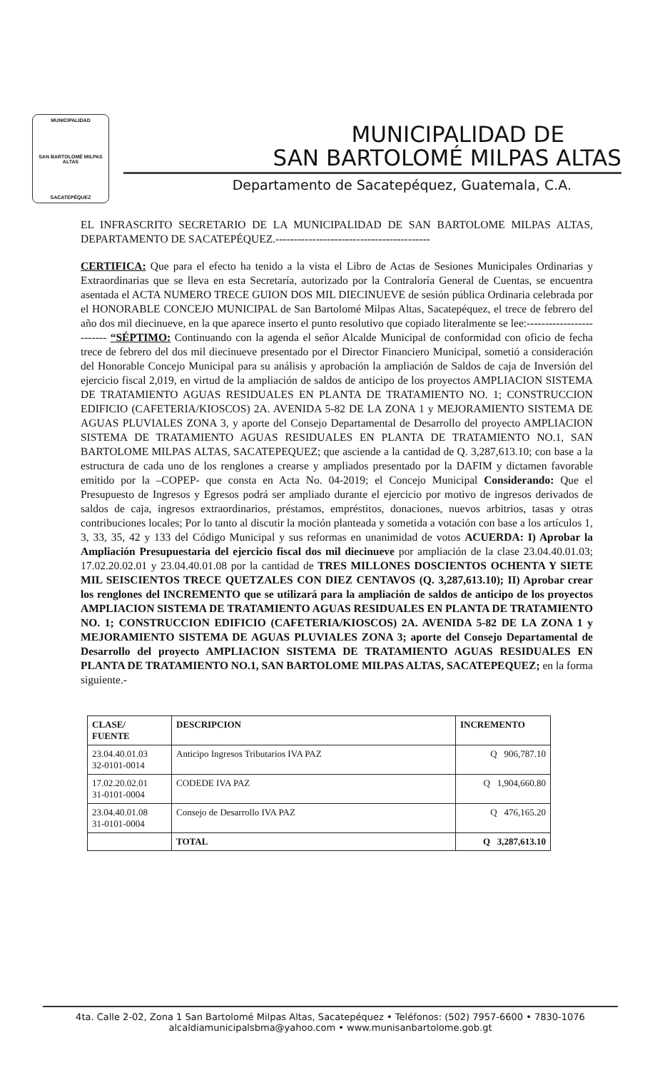MUNICIPALIDAD
SAN BARTOLOMÉ MILPAS ALTAS
SACATEPÉQUEZ
MUNICIPALIDAD DE
SAN BARTOLOMÉ MILPAS ALTAS
Departamento de Sacatepéquez, Guatemala, C.A.
EL INFRASCRITO SECRETARIO DE LA MUNICIPALIDAD DE SAN BARTOLOME MILPAS ALTAS, DEPARTAMENTO DE SACATEPÉQUEZ.------------------------------------------
CERTIFICA: Que para el efecto ha tenido a la vista el Libro de Actas de Sesiones Municipales Ordinarias y Extraordinarias que se lleva en esta Secretaría, autorizado por la Contraloría General de Cuentas, se encuentra asentada el ACTA NUMERO TRECE GUION DOS MIL DIECINUEVE de sesión pública Ordinaria celebrada por el HONORABLE CONCEJO MUNICIPAL de San Bartolomé Milpas Altas, Sacatepéquez, el trece de febrero del año dos mil diecinueve, en la que aparece inserto el punto resolutivo que copiado literalmente se lee:------------------------- “SÉPTIMO: Continuando con la agenda el señor Alcalde Municipal de conformidad con oficio de fecha trece de febrero del dos mil diecinueve presentado por el Director Financiero Municipal, sometió a consideración del Honorable Concejo Municipal para su análisis y aprobación la ampliación de Saldos de caja de Inversión del ejercicio fiscal 2,019, en virtud de la ampliación de saldos de anticipo de los proyectos AMPLIACION SISTEMA DE TRATAMIENTO AGUAS RESIDUALES EN PLANTA DE TRATAMIENTO NO. 1; CONSTRUCCION EDIFICIO (CAFETERIA/KIOSCOS) 2A. AVENIDA 5-82 DE LA ZONA 1 y MEJORAMIENTO SISTEMA DE AGUAS PLUVIALES ZONA 3, y aporte del Consejo Departamental de Desarrollo del proyecto AMPLIACION SISTEMA DE TRATAMIENTO AGUAS RESIDUALES EN PLANTA DE TRATAMIENTO NO.1, SAN BARTOLOME MILPAS ALTAS, SACATEPEQUEZ; que asciende a la cantidad de Q. 3,287,613.10; con base a la estructura de cada uno de los renglones a crearse y ampliados presentado por la DAFIM y dictamen favorable emitido por la –COPEP- que consta en Acta No. 04-2019; el Concejo Municipal Considerando: Que el Presupuesto de Ingresos y Egresos podrá ser ampliado durante el ejercicio por motivo de ingresos derivados de saldos de caja, ingresos extraordinarios, préstamos, empréstitos, donaciones, nuevos arbitrios, tasas y otras contribuciones locales; Por lo tanto al discutir la moción planteada y sometida a votación con base a los artículos 1, 3, 33, 35, 42 y 133 del Código Municipal y sus reformas en unanimidad de votos ACUERDA: I) Aprobar la Ampliación Presupuestaria del ejercicio fiscal dos mil diecinueve por ampliación de la clase 23.04.40.01.03; 17.02.20.02.01 y 23.04.40.01.08 por la cantidad de TRES MILLONES DOSCIENTOS OCHENTA Y SIETE MIL SEISCIENTOS TRECE QUETZALES CON DIEZ CENTAVOS (Q. 3,287,613.10); II) Aprobar crear los renglones del INCREMENTO que se utilizará para la ampliación de saldos de anticipo de los proyectos AMPLIACION SISTEMA DE TRATAMIENTO AGUAS RESIDUALES EN PLANTA DE TRATAMIENTO NO. 1; CONSTRUCCION EDIFICIO (CAFETERIA/KIOSCOS) 2A. AVENIDA 5-82 DE LA ZONA 1 y MEJORAMIENTO SISTEMA DE AGUAS PLUVIALES ZONA 3; aporte del Consejo Departamental de Desarrollo del proyecto AMPLIACION SISTEMA DE TRATAMIENTO AGUAS RESIDUALES EN PLANTA DE TRATAMIENTO NO.1, SAN BARTOLOME MILPAS ALTAS, SACATEPEQUEZ; en la forma siguiente.-
| CLASE/ FUENTE | DESCRIPCION | INCREMENTO |
| --- | --- | --- |
| 23.04.40.01.03 32-0101-0014 | Anticipo Ingresos Tributarios IVA PAZ | Q 906,787.10 |
| 17.02.20.02.01 31-0101-0004 | CODEDE IVA PAZ | Q 1,904,660.80 |
| 23.04.40.01.08 31-0101-0004 | Consejo de Desarrollo IVA PAZ | Q 476,165.20 |
| | TOTAL | Q 3,287,613.10 |
4ta. Calle 2-02, Zona 1 San Bartolomé Milpas Altas, Sacatepéquez • Teléfonos: (502) 7957-6600 • 7830-1076
alcaldiamunicipalsbma@yahoo.com • www.munisanbartolome.gob.gt